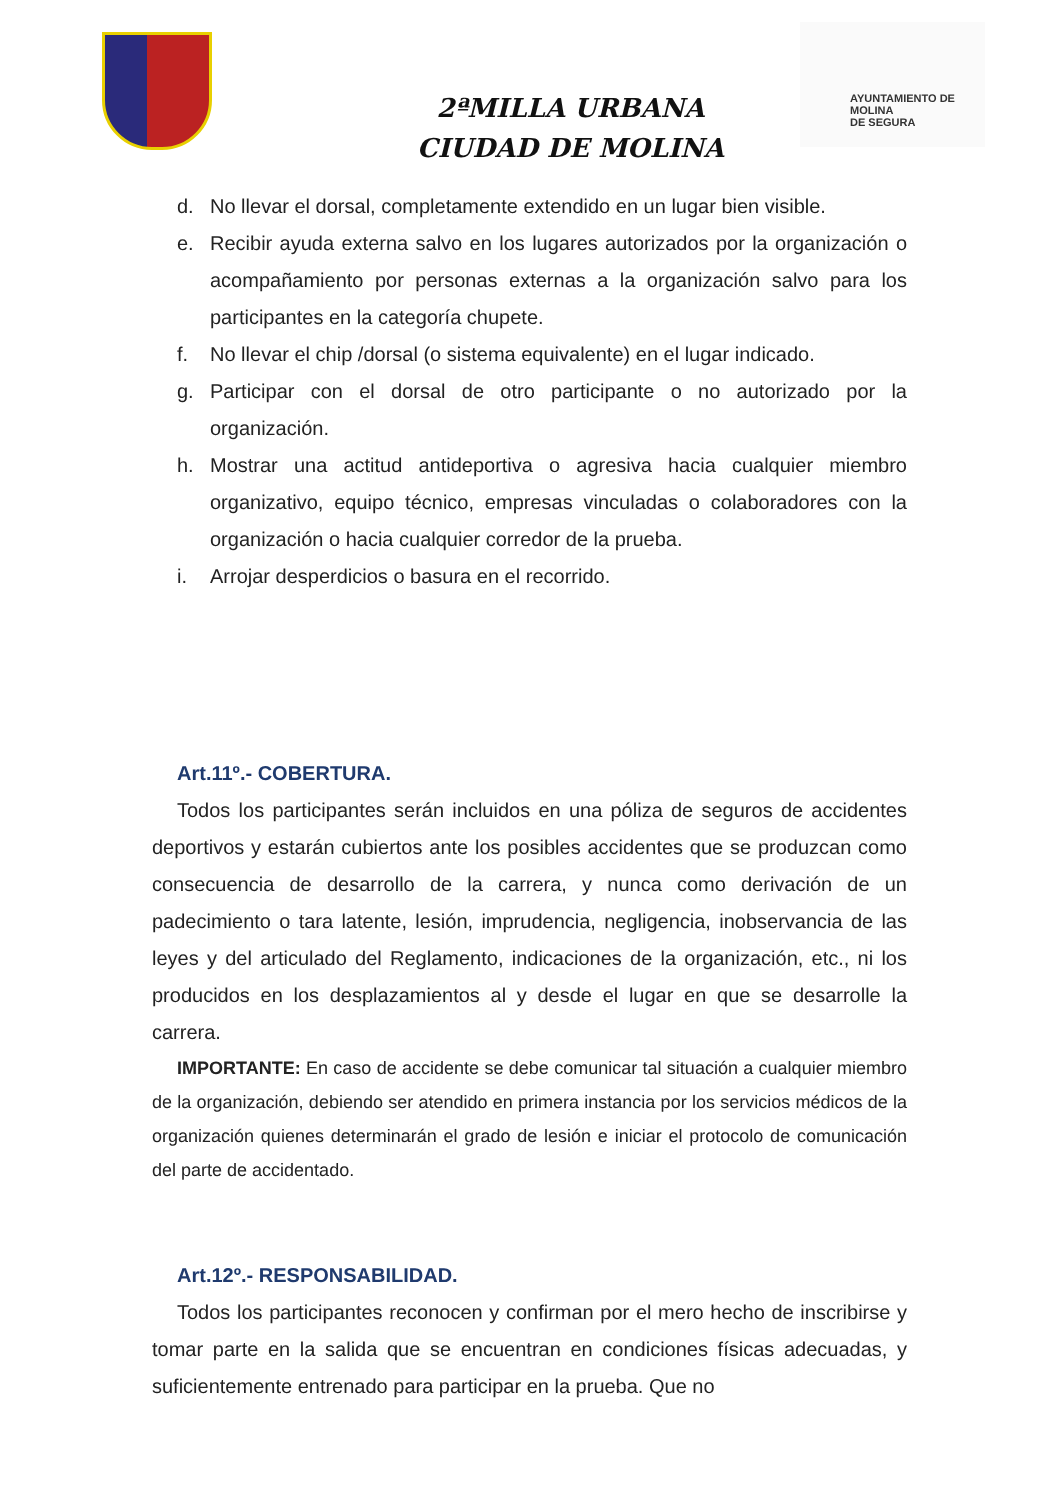AYUNTAMIENTO DE
MOLINA
DE SEGURA
2ªMILLA URBANA
CIUDAD DE MOLINA
d. No llevar el dorsal, completamente extendido en un lugar bien visible.
e. Recibir ayuda externa salvo en los lugares autorizados por la organización o acompañamiento por personas externas a la organización salvo para los participantes en la categoría chupete.
f. No llevar el chip /dorsal (o sistema equivalente) en el lugar indicado.
g. Participar con el dorsal de otro participante o no autorizado por la organización.
h. Mostrar una actitud antideportiva o agresiva hacia cualquier miembro organizativo, equipo técnico, empresas vinculadas o colaboradores con la organización o hacia cualquier corredor de la prueba.
i. Arrojar desperdicios o basura en el recorrido.
Art.11º.- COBERTURA.
Todos los participantes serán incluidos en una póliza de seguros de accidentes deportivos y estarán cubiertos ante los posibles accidentes que se produzcan como consecuencia de desarrollo de la carrera, y nunca como derivación de un padecimiento o tara latente, lesión, imprudencia, negligencia, inobservancia de las leyes y del articulado del Reglamento, indicaciones de la organización, etc., ni los producidos en los desplazamientos al y desde el lugar en que se desarrolle la carrera.
IMPORTANTE: En caso de accidente se debe comunicar tal situación a cualquier miembro de la organización, debiendo ser atendido en primera instancia por los servicios médicos de la organización quienes determinarán el grado de lesión e iniciar el protocolo de comunicación del parte de accidentado.
Art.12º.- RESPONSABILIDAD.
Todos los participantes reconocen y confirman por el mero hecho de inscribirse y tomar parte en la salida que se encuentran en condiciones físicas adecuadas, y suficientemente entrenado para participar en la prueba. Que no